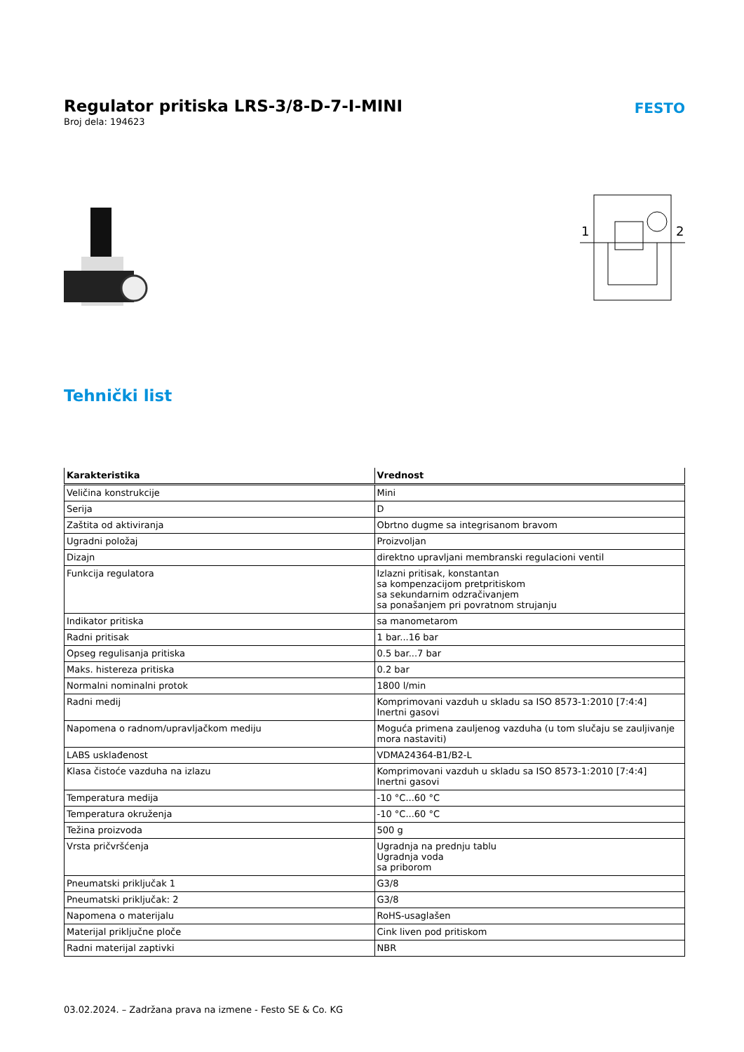Regulator pritiska LRS-3/8-D-7-I-MINI
Broj dela: 194623
FESTO
1
2
Tehnički list
| Karakteristika | Vrednost |
| --- | --- |
| Veličina konstrukcije | Mini |
| Serija | D |
| Zaštita od aktiviranja | Obrtno dugme sa integrisanom bravom |
| Ugradni položaj | Proizvoljan |
| Dizajn | direktno upravljani membranski regulacioni ventil |
| Funkcija regulatora | Izlazni pritisak, konstantan sa kompenzacijom pretpritiskom sa sekundarnim odzračivanjem sa ponašanjem pri povratnom strujanju |
| Indikator pritiska | sa manometarom |
| Radni pritisak | 1 bar...16 bar |
| Opseg regulisanja pritiska | 0.5 bar...7 bar |
| Maks. histereza pritiska | 0.2 bar |
| Normalni nominalni protok | 1800 l/min |
| Radni medij | Komprimovani vazduh u skladu sa ISO 8573-1:2010 [7:4:4] Inertni gasovi |
| Napomena o radnom/upravljačkom mediju | Moguća primena zauljenog vazduha (u tom slučaju se zauljivanje mora nastaviti) |
| LABS usklađenost | VDMA24364-B1/B2-L |
| Klasa čistoće vazduha na izlazu | Komprimovani vazduh u skladu sa ISO 8573-1:2010 [7:4:4] Inertni gasovi |
| Temperatura medija | -10 °C...60 °C |
| Temperatura okruženja | -10 °C...60 °C |
| Težina proizvoda | 500 g |
| Vrsta pričvršćenja | Ugradnja na prednju tablu Ugradnja voda sa priborom |
| Pneumatski priključak 1 | G3/8 |
| Pneumatski priključak: 2 | G3/8 |
| Napomena o materijalu | RoHS-usaglašen |
| Materijal priključne ploče | Cink liven pod pritiskom |
| Radni materijal zaptivki | NBR |
03.02.2024. – Zadržana prava na izmene - Festo SE & Co. KG